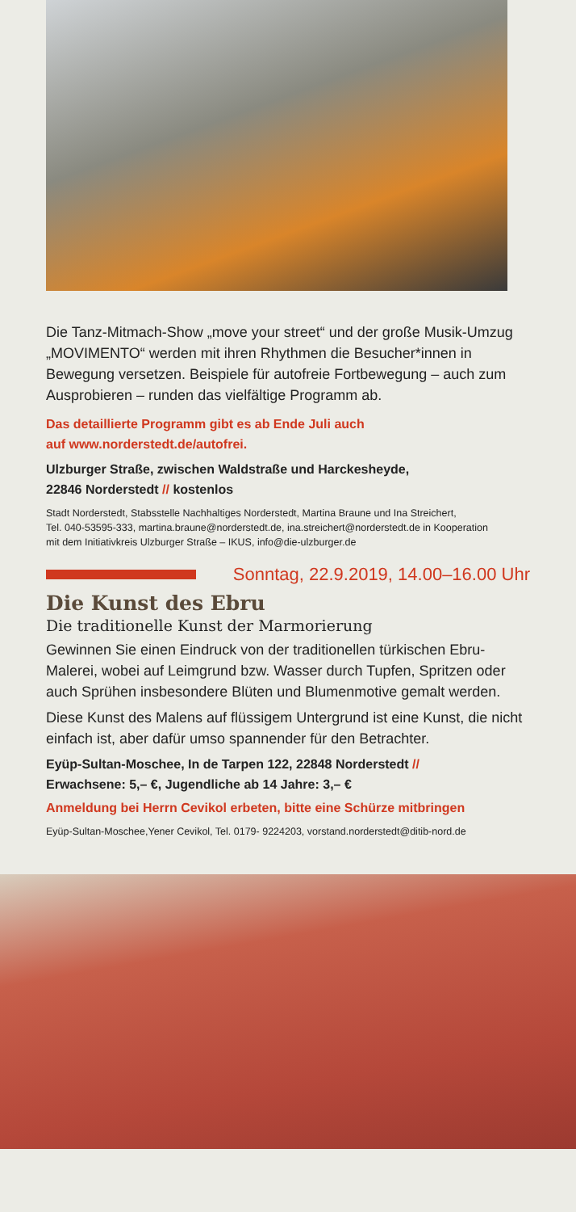Die Tanz-Mitmach-Show „move your street“ und der große Musik-Umzug „MOVIMENTO“ werden mit ihren Rhythmen die Besucher*innen in Bewegung versetzen. Beispiele für autofreie Fortbewegung – auch zum Ausprobieren – runden das vielfältige Programm ab.
Das detaillierte Programm gibt es ab Ende Juli auch
auf www.norderstedt.de/autofrei.
Ulzburger Straße, zwischen Waldstraße und Harckesheyde,
22846 Norderstedt // kostenlos
Stadt Norderstedt, Stabsstelle Nachhaltiges Norderstedt, Martina Braune und Ina Streichert,
Tel. 040-53595-333, martina.braune@norderstedt.de, ina.streichert@norderstedt.de in Kooperation
mit dem Initiativkreis Ulzburger Straße – IKUS, info@die-ulzburger.de
Sonntag, 22.9.2019, 14.00–16.00 Uhr
Die Kunst des Ebru
Die traditionelle Kunst der Marmorierung
Gewinnen Sie einen Eindruck von der traditionellen türkischen Ebru-Malerei, wobei auf Leimgrund bzw. Wasser durch Tupfen, Spritzen oder auch Sprühen insbesondere Blüten und Blumenmotive gemalt werden.
Diese Kunst des Malens auf flüssigem Untergrund ist eine Kunst, die nicht einfach ist, aber dafür umso spannender für den Betrachter.
Eyüp-Sultan-Moschee, In de Tarpen 122, 22848 Norderstedt //
Erwachsene: 5,– €, Jugendliche ab 14 Jahre: 3,– €
Anmeldung bei Herrn Cevikol erbeten, bitte eine Schürze mitbringen
Eyüp-Sultan-Moschee,Yener Cevikol, Tel. 0179- 9224203, vorstand.norderstedt@ditib-nord.de